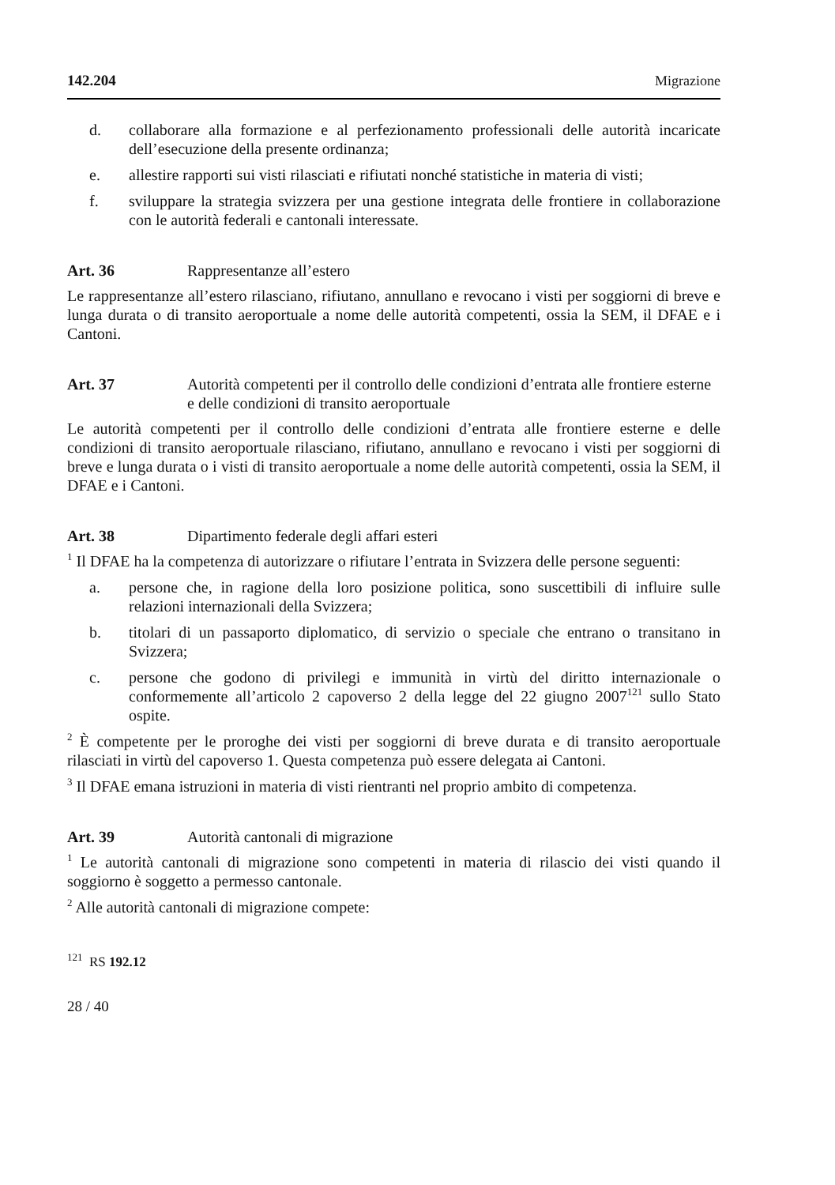142.204 Migrazione
d. collaborare alla formazione e al perfezionamento professionali delle autorità incaricate dell’esecuzione della presente ordinanza;
e. allestire rapporti sui visti rilasciati e rifiutati nonché statistiche in materia di visti;
f. sviluppare la strategia svizzera per una gestione integrata delle frontiere in collaborazione con le autorità federali e cantonali interessate.
Art. 36 Rappresentanze all’estero
Le rappresentanze all’estero rilasciano, rifiutano, annullano e revocano i visti per soggiorni di breve e lunga durata o di transito aeroportuale a nome delle autorità competenti, ossia la SEM, il DFAE e i Cantoni.
Art. 37 Autorità competenti per il controllo delle condizioni d’entrata alle frontiere esterne e delle condizioni di transito aeroportuale
Le autorità competenti per il controllo delle condizioni d’entrata alle frontiere esterne e delle condizioni di transito aeroportuale rilasciano, rifiutano, annullano e revocano i visti per soggiorni di breve e lunga durata o i visti di transito aeroportuale a nome delle autorità competenti, ossia la SEM, il DFAE e i Cantoni.
Art. 38 Dipartimento federale degli affari esteri
<sup>1</sup> Il DFAE ha la competenza di autorizzare o rifiutare l’entrata in Svizzera delle persone seguenti:
a. persone che, in ragione della loro posizione politica, sono suscettibili di influire sulle relazioni internazionali della Svizzera;
b. titolari di un passaporto diplomatico, di servizio o speciale che entrano o transitano in Svizzera;
c. persone che godono di privilegi e immunità in virtù del diritto internazionale o conformemente all’articolo 2 capoverso 2 della legge del 22 giugno 2007<sup>121</sup> sullo Stato ospite.
<sup>2</sup> È competente per le proroghe dei visti per soggiorni di breve durata e di transito aeroportuale rilasciati in virtù del capoverso 1. Questa competenza può essere delegata ai Cantoni.
<sup>3</sup> Il DFAE emana istruzioni in materia di visti rientranti nel proprio ambito di competenza.
Art. 39 Autorità cantonali di migrazione
<sup>1</sup> Le autorità cantonali di migrazione sono competenti in materia di rilascio dei visti quando il soggiorno è soggetto a permesso cantonale.
<sup>2</sup> Alle autorità cantonali di migrazione compete:
<sup>121</sup> RS 192.12
28 / 40